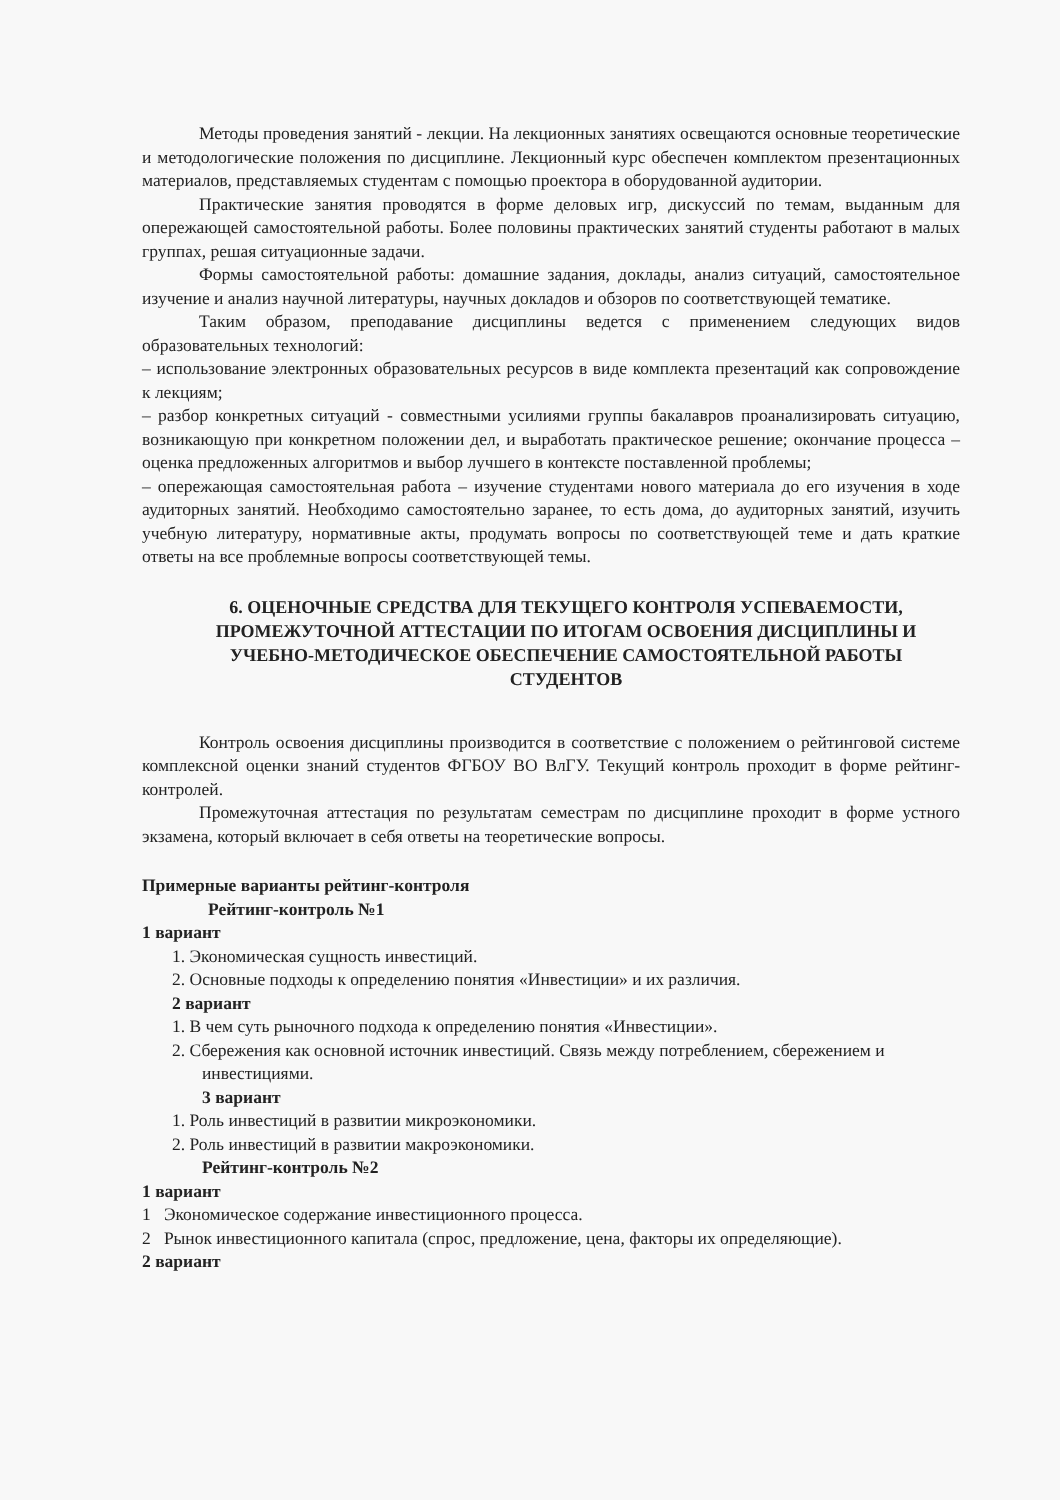Методы проведения занятий - лекции. На лекционных занятиях освещаются основные теоретические и методологические положения по дисциплине. Лекционный курс обеспечен комплектом презентационных материалов, представляемых студентам с помощью проектора в оборудованной аудитории.
Практические занятия проводятся в форме деловых игр, дискуссий по темам, выданным для опережающей самостоятельной работы. Более половины практических занятий студенты работают в малых группах, решая ситуационные задачи.
Формы самостоятельной работы: домашние задания, доклады, анализ ситуаций, самостоятельное изучение и анализ научной литературы, научных докладов и обзоров по соответствующей тематике.
Таким образом, преподавание дисциплины ведется с применением следующих видов образовательных технологий:
– использование электронных образовательных ресурсов в виде комплекта презентаций как сопровождение к лекциям;
– разбор конкретных ситуаций - совместными усилиями группы бакалавров проанализировать ситуацию, возникающую при конкретном положении дел, и выработать практическое решение; окончание процесса – оценка предложенных алгоритмов и выбор лучшего в контексте поставленной проблемы;
– опережающая самостоятельная работа – изучение студентами нового материала до его изучения в ходе аудиторных занятий. Необходимо самостоятельно заранее, то есть дома, до аудиторных занятий, изучить учебную литературу, нормативные акты, продумать вопросы по соответствующей теме и дать краткие ответы на все проблемные вопросы соответствующей темы.
6. ОЦЕНОЧНЫЕ СРЕДСТВА ДЛЯ ТЕКУЩЕГО КОНТРОЛЯ УСПЕВАЕМОСТИ, ПРОМЕЖУТОЧНОЙ АТТЕСТАЦИИ ПО ИТОГАМ ОСВОЕНИЯ ДИСЦИПЛИНЫ И УЧЕБНО-МЕТОДИЧЕСКОЕ ОБЕСПЕЧЕНИЕ САМОСТОЯТЕЛЬНОЙ РАБОТЫ СТУДЕНТОВ
Контроль освоения дисциплины производится в соответствие с положением о рейтинговой системе комплексной оценки знаний студентов ФГБОУ ВО ВлГУ. Текущий контроль проходит в форме рейтинг-контролей.
Промежуточная аттестация по результатам семестрам по дисциплине проходит в форме устного экзамена, который включает в себя ответы на теоретические вопросы.
Примерные варианты рейтинг-контроля
Рейтинг-контроль №1
1 вариант
1. Экономическая сущность инвестиций.
2. Основные подходы к определению понятия «Инвестиции» и их различия.
2 вариант
1. В чем суть рыночного подхода к определению понятия «Инвестиции».
2. Сбережения как основной источник инвестиций. Связь между потреблением, сбережением и инвестициями.
3 вариант
1. Роль инвестиций в развитии микроэкономики.
2. Роль инвестиций в развитии макроэкономики.
Рейтинг-контроль №2
1 вариант
1 Экономическое содержание инвестиционного процесса.
2 Рынок инвестиционного капитала (спрос, предложение, цена, факторы их определяющие).
2 вариант